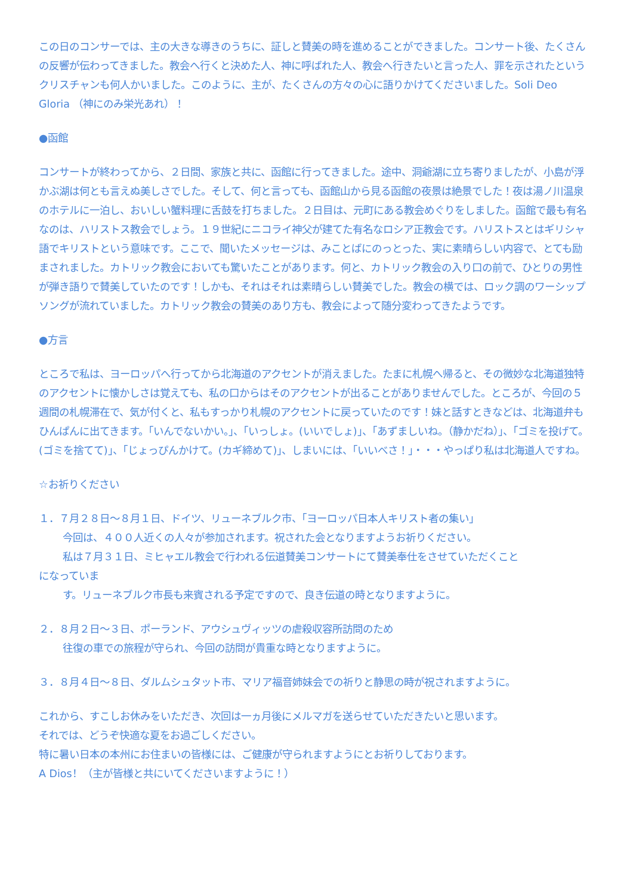この日のコンサーでは、主の大きな導きのうちに、証しと賛美の時を進めることができました。コンサート後、たくさんの反響が伝わってきました。教会へ行くと決めた人、神に呼ばれた人、教会へ行きたいと言った人、罪を示されたというクリスチャンも何人かいました。このように、主が、たくさんの方々の心に語りかけてくださいました。Soli Deo Gloria （神にのみ栄光あれ）！
●函館
コンサートが終わってから、２日間、家族と共に、函館に行ってきました。途中、洞爺湖に立ち寄りましたが、小島が浮かぶ湖は何とも言えぬ美しさでした。そして、何と言っても、函館山から見る函館の夜景は絶景でした！夜は湯ノ川温泉のホテルに一泊し、おいしい蟹料理に舌鼓を打ちました。２日目は、元町にある教会めぐりをしました。函館で最も有名なのは、ハリストス教会でしょう。１９世紀にニコライ神父が建てた有名なロシア正教会です。ハリストスとはギリシャ語でキリストという意味です。ここで、聞いたメッセージは、みことばにのっとった、実に素晴らしい内容で、とても励まされました。カトリック教会においても驚いたことがあります。何と、カトリック教会の入り口の前で、ひとりの男性が弾き語りで賛美していたのです！しかも、それはそれは素晴らしい賛美でした。教会の横では、ロック調のワーシップソングが流れていました。カトリック教会の賛美のあり方も、教会によって随分変わってきたようです。
●方言
ところで私は、ヨーロッパへ行ってから北海道のアクセントが消えました。たまに札幌へ帰ると、その微妙な北海道独特のアクセントに懐かしさは覚えても、私の口からはそのアクセントが出ることがありませんでした。ところが、今回の５週間の札幌滞在で、気が付くと、私もすっかり札幌のアクセントに戻っていたのです！妹と話すときなどは、北海道弁もひんぱんに出てきます。「いんでないかい。」、「いっしょ。(いいでしょ)」、「あずましいね。（静かだね）」、「ゴミを投げて。(ゴミを捨てて)」、「じょっぴんかけて。(カギ締めて)」、しまいには、「いいべさ！」・・・やっぱり私は北海道人ですね。
☆お祈りください
１．７月２８日～８月１日、ドイツ、リューネブルク市、「ヨーロッパ日本人キリスト者の集い」
今回は、４００人近くの人々が参加されます。祝された会となりますようお祈りください。
私は７月３１日、ミヒャエル教会で行われる伝道賛美コンサートにて賛美奉仕をさせていただくこと
になっていま
す。リューネブルク市長も来賓される予定ですので、良き伝道の時となりますように。
２．８月２日～３日、ポーランド、アウシュヴィッツの虐殺収容所訪問のため
往復の車での旅程が守られ、今回の訪問が貴重な時となりますように。
３．８月４日～８日、ダルムシュタット市、マリア福音姉妹会での祈りと静思の時が祝されますように。
これから、すこしお休みをいただき、次回は一ヵ月後にメルマガを送らせていただきたいと思います。
それでは、どうぞ快適な夏をお過ごしください。
特に暑い日本の本州にお住まいの皆様には、ご健康が守られますようにとお祈りしております。
A Dios！（主が皆様と共にいてくださいますように！）